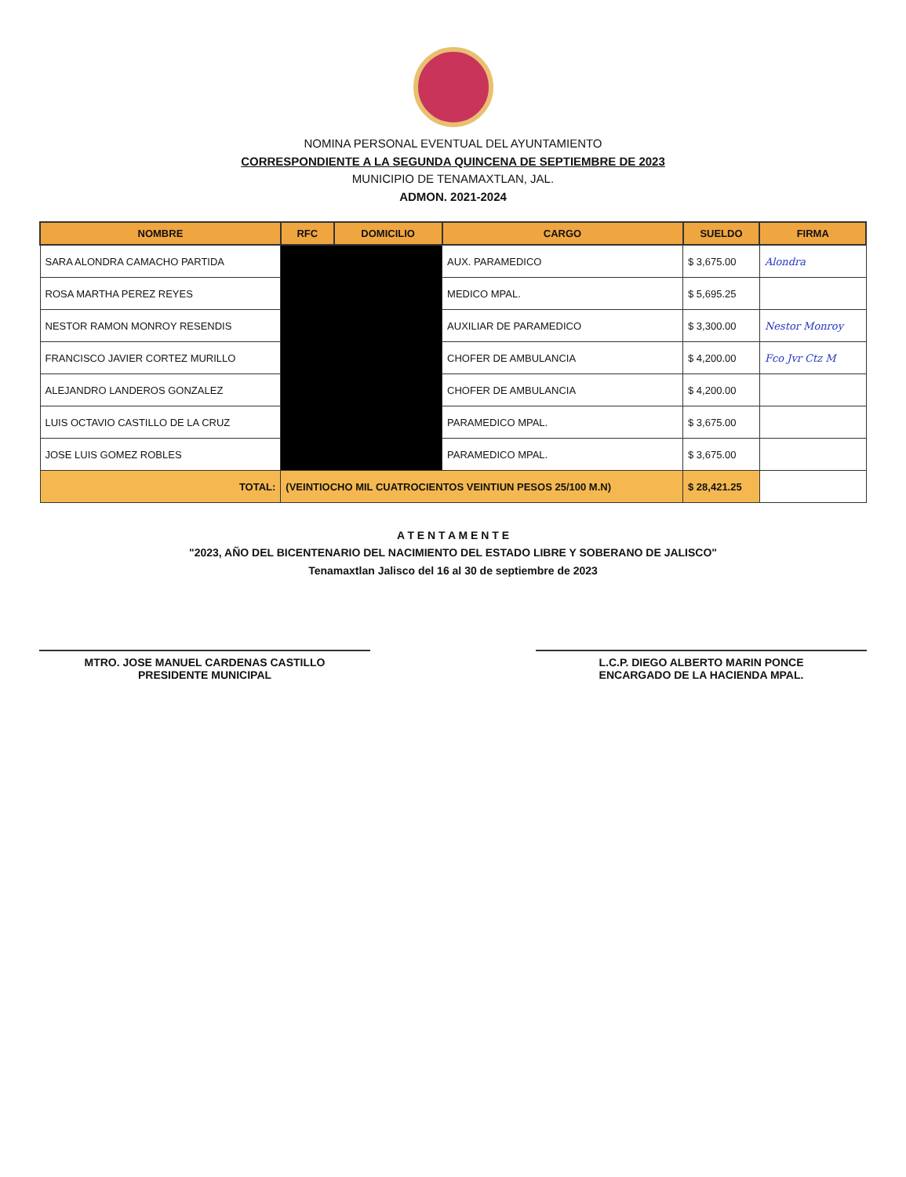NOMINA PERSONAL EVENTUAL DEL AYUNTAMIENTO
CORRESPONDIENTE A LA SEGUNDA QUINCENA DE SEPTIEMBRE DE 2023
MUNICIPIO DE TENAMAXTLAN, JAL.
ADMON. 2021-2024
| NOMBRE | RFC | DOMICILIO | CARGO | SUELDO | FIRMA |
| --- | --- | --- | --- | --- | --- |
| SARA ALONDRA CAMACHO PARTIDA | | | AUX. PARAMEDICO | $ 3,675.00 | Alondra |
| ROSA MARTHA PEREZ REYES | | | MEDICO MPAL. | $ 5,695.25 | |
| NESTOR RAMON MONROY RESENDIS | | | AUXILIAR DE PARAMEDICO | $ 3,300.00 | Nestor Monroy |
| FRANCISCO JAVIER CORTEZ MURILLO | | | CHOFER DE AMBULANCIA | $ 4,200.00 | Fco Jvr Ctz M |
| ALEJANDRO LANDEROS GONZALEZ | | | CHOFER DE AMBULANCIA | $ 4,200.00 | |
| LUIS OCTAVIO CASTILLO DE LA CRUZ | | | PARAMEDICO MPAL. | $ 3,675.00 | |
| JOSE LUIS GOMEZ ROBLES | | | PARAMEDICO MPAL. | $ 3,675.00 | |
| TOTAL: | (VEINTIOCHO MIL CUATROCIENTOS VEINTIUN PESOS 25/100 M.N) | | | $ 28,421.25 | |
A T E N T A M E N T E
"2023, AÑO DEL BICENTENARIO DEL NACIMIENTO DEL ESTADO LIBRE Y SOBERANO DE JALISCO"
Tenamaxtlan Jalisco del 16 al 30 de septiembre de 2023
MTRO. JOSE MANUEL CARDENAS CASTILLO
PRESIDENTE MUNICIPAL
L.C.P. DIEGO ALBERTO MARIN PONCE
ENCARGADO DE LA HACIENDA MPAL.